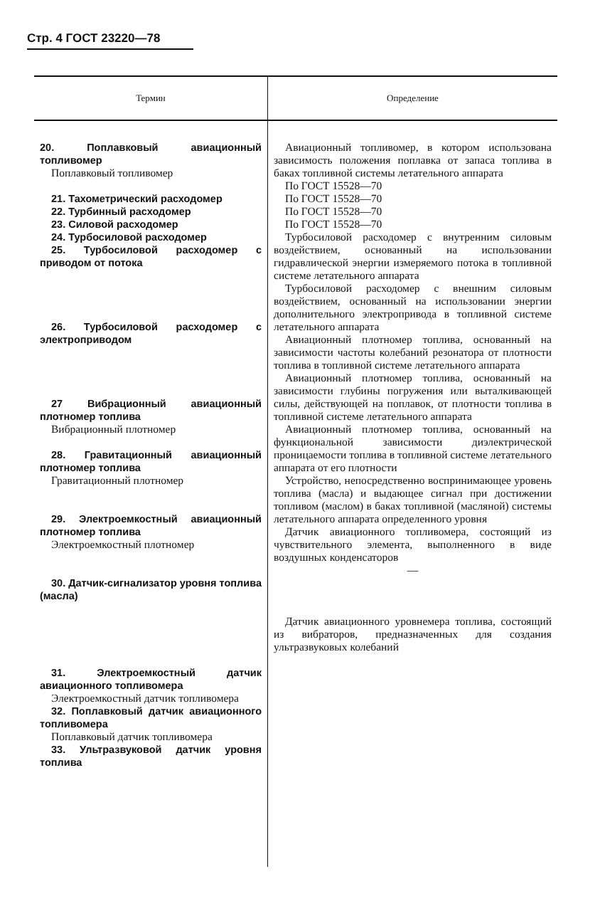Стр. 4 ГОСТ 23220—78
| Термин | Определение |
| --- | --- |
| 20. Поплавковый авиационный топливомер Поплавковый топливомер 21. Тахометрический расходомер 22. Турбинный расходомер 23. Силовой расходомер 24. Турбосиловой расходомер 25. Турбосиловой расходомер с приводом от потока 26. Турбосиловой расходомер с электроприводом 27 Вибрационный авиационный плотномер топлива Вибрационный плотномер 28. Гравитационный авиационный плотномер топлива Гравитационный плотномер 29. Электроемкостный авиационный плотномер топлива Электроемкостный плотномер 30. Датчик-сигнализатор уровня топлива (масла) 31. Электроемкостный датчик авиационного топливомера Электроемкостный датчик топливомера 32. Поплавковый датчик авиационного топливомера Поплавковый датчик топливомера 33. Ультразвуковой датчик уровня топлива | Авиационный топливомер, в котором использована зависимость положения поплавка от запаса топлива в баках топливной системы летательного аппарата По ГОСТ 15528—70 По ГОСТ 15528—70 По ГОСТ 15528—70 По ГОСТ 15528—70 Турбосиловой расходомер с внутренним силовым воздействием, основанный на использовании гидравлической энергии измеряемого потока в топливной системе летательного аппарата Турбосиловой расходомер с внешним силовым воздействием, основанный на использовании энергии дополнительного электропривода в топливной системе летательного аппарата Авиационный плотномер топлива, основанный на зависимости частоты колебаний резонатора от плотности топлива в топливной системе летательного аппарата Авиационный плотномер топлива, основанный на зависимости глубины погружения или выталкивающей силы, действующей на поплавок, от плотности топлива в топливной системе летательного аппарата Авиационный плотномер топлива, основанный на функциональной зависимости диэлектрической проницаемости топлива в топливной системе летательного аппарата от его плотности Устройство, непосредственно воспринимающее уровень топлива (масла) и выдающее сигнал при достижении топливом (маслом) в баках топливной (масляной) системы летательного аппарата определенного уровня Датчик авиационного топливомера, состоящий из чувствительного элемента, выполненного в виде воздушных конденсаторов — Датчик авиационного уровнемера топлива, состоящий из вибраторов, предназначенных для создания ультразвуковых колебаний |